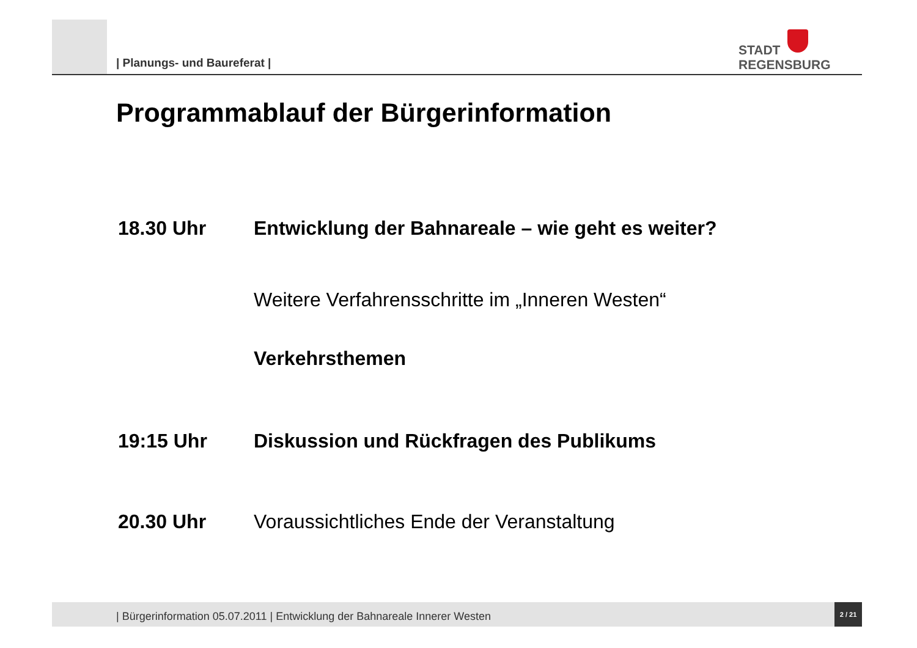| Planungs- und Baureferat |
STADT
REGENSBURG
Programmablauf der Bürgerinformation
18.30 Uhr Entwicklung der Bahnareale – wie geht es weiter?
Weitere Verfahrensschritte im „Inneren Westen“
Verkehrsthemen
19:15 Uhr Diskussion und Rückfragen des Publikums
20.30 Uhr Voraussichtliches Ende der Veranstaltung
| Bürgerinformation 05.07.2011 | Entwicklung der Bahnareale Innerer Westen
2 / 21